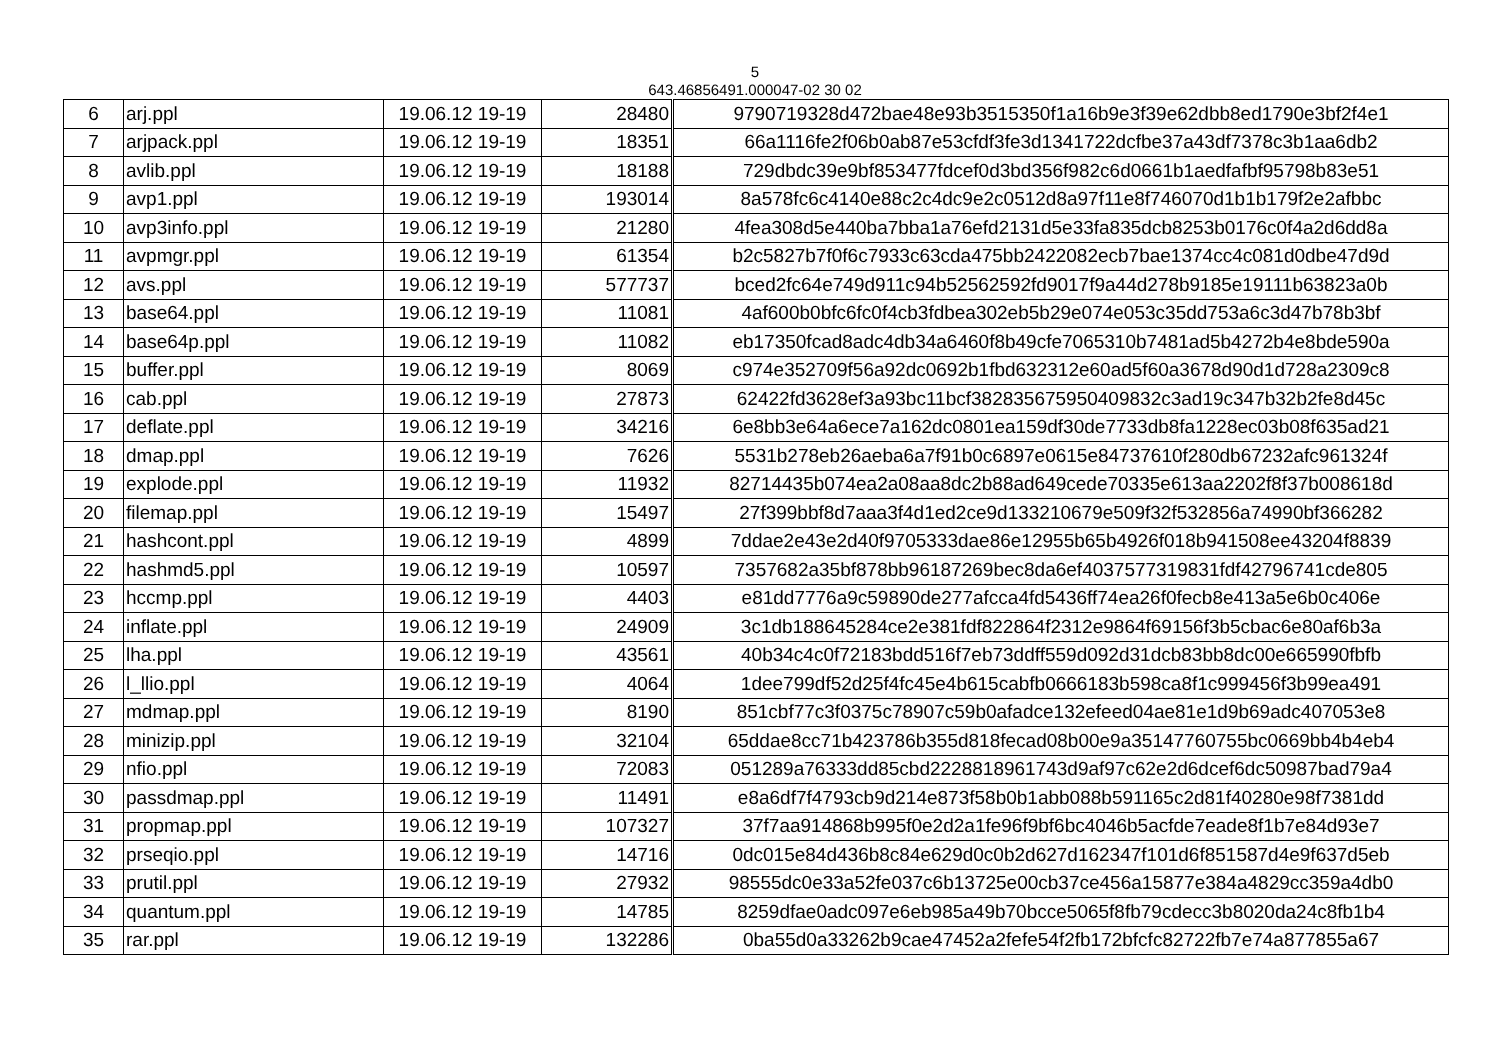5
643.46856491.000047-02 30 02
| 6 | arj.ppl | 19.06.12 19-19 | 28480 | 9790719328d472bae48e93b3515350f1a16b9e3f39e62dbb8ed1790e3bf2f4e1 |
| 7 | arjpack.ppl | 19.06.12 19-19 | 18351 | 66a1116fe2f06b0ab87e53cfdf3fe3d1341722dcfbe37a43df7378c3b1aa6db2 |
| 8 | avlib.ppl | 19.06.12 19-19 | 18188 | 729dbdc39e9bf853477fdcef0d3bd356f982c6d0661b1aedfafbf95798b83e51 |
| 9 | avp1.ppl | 19.06.12 19-19 | 193014 | 8a578fc6c4140e88c2c4dc9e2c0512d8a97f11e8f746070d1b1b179f2e2afbbc |
| 10 | avp3info.ppl | 19.06.12 19-19 | 21280 | 4fea308d5e440ba7bba1a76efd2131d5e33fa835dcb8253b0176c0f4a2d6dd8a |
| 11 | avpmgr.ppl | 19.06.12 19-19 | 61354 | b2c5827b7f0f6c7933c63cda475bb2422082ecb7bae1374cc4c081d0dbe47d9d |
| 12 | avs.ppl | 19.06.12 19-19 | 577737 | bced2fc64e749d911c94b52562592fd9017f9a44d278b9185e19111b63823a0b |
| 13 | base64.ppl | 19.06.12 19-19 | 11081 | 4af600b0bfc6fc0f4cb3fdbea302eb5b29e074e053c35dd753a6c3d47b78b3bf |
| 14 | base64p.ppl | 19.06.12 19-19 | 11082 | eb17350fcad8adc4db34a6460f8b49cfe7065310b7481ad5b4272b4e8bde590a |
| 15 | buffer.ppl | 19.06.12 19-19 | 8069 | c974e352709f56a92dc0692b1fbd632312e60ad5f60a3678d90d1d728a2309c8 |
| 16 | cab.ppl | 19.06.12 19-19 | 27873 | 62422fd3628ef3a93bc11bcf382835675950409832c3ad19c347b32b2fe8d45c |
| 17 | deflate.ppl | 19.06.12 19-19 | 34216 | 6e8bb3e64a6ece7a162dc0801ea159df30de7733db8fa1228ec03b08f635ad21 |
| 18 | dmap.ppl | 19.06.12 19-19 | 7626 | 5531b278eb26aeba6a7f91b0c6897e0615e84737610f280db67232afc961324f |
| 19 | explode.ppl | 19.06.12 19-19 | 11932 | 82714435b074ea2a08aa8dc2b88ad649cede70335e613aa2202f8f37b008618d |
| 20 | filemap.ppl | 19.06.12 19-19 | 15497 | 27f399bbf8d7aaa3f4d1ed2ce9d133210679e509f32f532856a74990bf366282 |
| 21 | hashcont.ppl | 19.06.12 19-19 | 4899 | 7ddae2e43e2d40f9705333dae86e12955b65b4926f018b941508ee43204f8839 |
| 22 | hashmd5.ppl | 19.06.12 19-19 | 10597 | 7357682a35bf878bb96187269bec8da6ef4037577319831fdf42796741cde805 |
| 23 | hccmp.ppl | 19.06.12 19-19 | 4403 | e81dd7776a9c59890de277afcca4fd5436ff74ea26f0fecb8e413a5e6b0c406e |
| 24 | inflate.ppl | 19.06.12 19-19 | 24909 | 3c1db188645284ce2e381fdf822864f2312e9864f69156f3b5cbac6e80af6b3a |
| 25 | lha.ppl | 19.06.12 19-19 | 43561 | 40b34c4c0f72183bdd516f7eb73ddff559d092d31dcb83bb8dc00e665990fbfb |
| 26 | l_llio.ppl | 19.06.12 19-19 | 4064 | 1dee799df52d25f4fc45e4b615cabfb0666183b598ca8f1c999456f3b99ea491 |
| 27 | mdmap.ppl | 19.06.12 19-19 | 8190 | 851cbf77c3f0375c78907c59b0afadce132efeed04ae81e1d9b69adc407053e8 |
| 28 | minizip.ppl | 19.06.12 19-19 | 32104 | 65ddae8cc71b423786b355d818fecad08b00e9a35147760755bc0669bb4b4eb4 |
| 29 | nfio.ppl | 19.06.12 19-19 | 72083 | 051289a76333dd85cbd2228818961743d9af97c62e2d6dcef6dc50987bad79a4 |
| 30 | passdmap.ppl | 19.06.12 19-19 | 11491 | e8a6df7f4793cb9d214e873f58b0b1abb088b591165c2d81f40280e98f7381dd |
| 31 | propmap.ppl | 19.06.12 19-19 | 107327 | 37f7aa914868b995f0e2d2a1fe96f9bf6bc4046b5acfde7eade8f1b7e84d93e7 |
| 32 | prseqio.ppl | 19.06.12 19-19 | 14716 | 0dc015e84d436b8c84e629d0c0b2d627d162347f101d6f851587d4e9f637d5eb |
| 33 | prutil.ppl | 19.06.12 19-19 | 27932 | 98555dc0e33a52fe037c6b13725e00cb37ce456a15877e384a4829cc359a4db0 |
| 34 | quantum.ppl | 19.06.12 19-19 | 14785 | 8259dfae0adc097e6eb985a49b70bcce5065f8fb79cdecc3b8020da24c8fb1b4 |
| 35 | rar.ppl | 19.06.12 19-19 | 132286 | 0ba55d0a33262b9cae47452a2fefe54f2fb172bfcfc82722fb7e74a877855a67 |